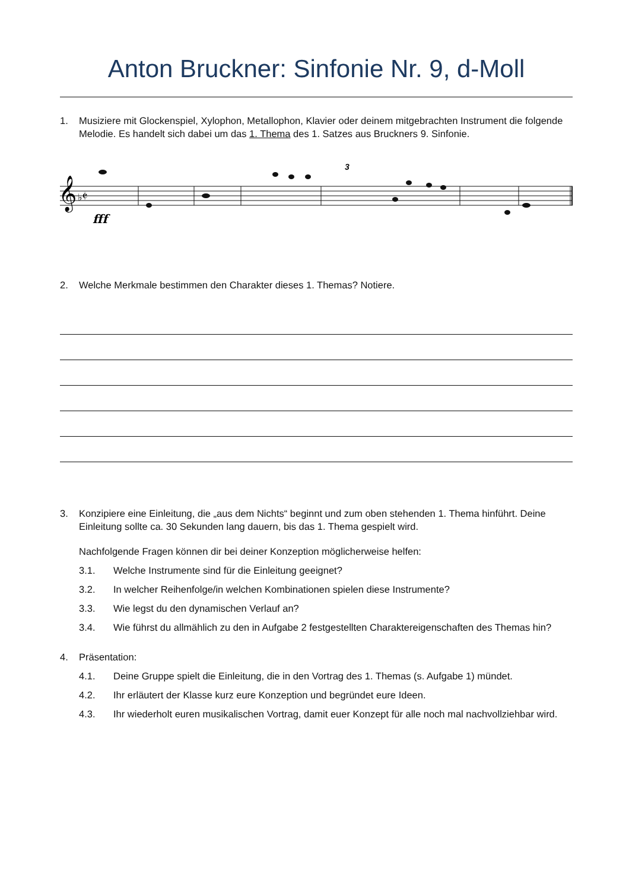Anton Bruckner: Sinfonie Nr. 9, d-Moll
1. Musiziere mit Glockenspiel, Xylophon, Metallophon, Klavier oder deinem mitgebrachten Instrument die folgende Melodie. Es handelt sich dabei um das 1. Thema des 1. Satzes aus Bruckners 9. Sinfonie.
𝄞
♭𝄵
fff
3
2. Welche Merkmale bestimmen den Charakter dieses 1. Themas? Notiere.
3. Konzipiere eine Einleitung, die „aus dem Nichts“ beginnt und zum oben stehenden 1. Thema hinführt. Deine Einleitung sollte ca. 30 Sekunden lang dauern, bis das 1. Thema gespielt wird.
Nachfolgende Fragen können dir bei deiner Konzeption möglicherweise helfen:
3.1. Welche Instrumente sind für die Einleitung geeignet?
3.2. In welcher Reihenfolge/in welchen Kombinationen spielen diese Instrumente?
3.3. Wie legst du den dynamischen Verlauf an?
3.4. Wie führst du allmählich zu den in Aufgabe 2 festgestellten Charaktereigenschaften des Themas hin?
4. Präsentation:
4.1. Deine Gruppe spielt die Einleitung, die in den Vortrag des 1. Themas (s. Aufgabe 1) mündet.
4.2. Ihr erläutert der Klasse kurz eure Konzeption und begründet eure Ideen.
4.3. Ihr wiederholt euren musikalischen Vortrag, damit euer Konzept für alle noch mal nachvollziehbar wird.